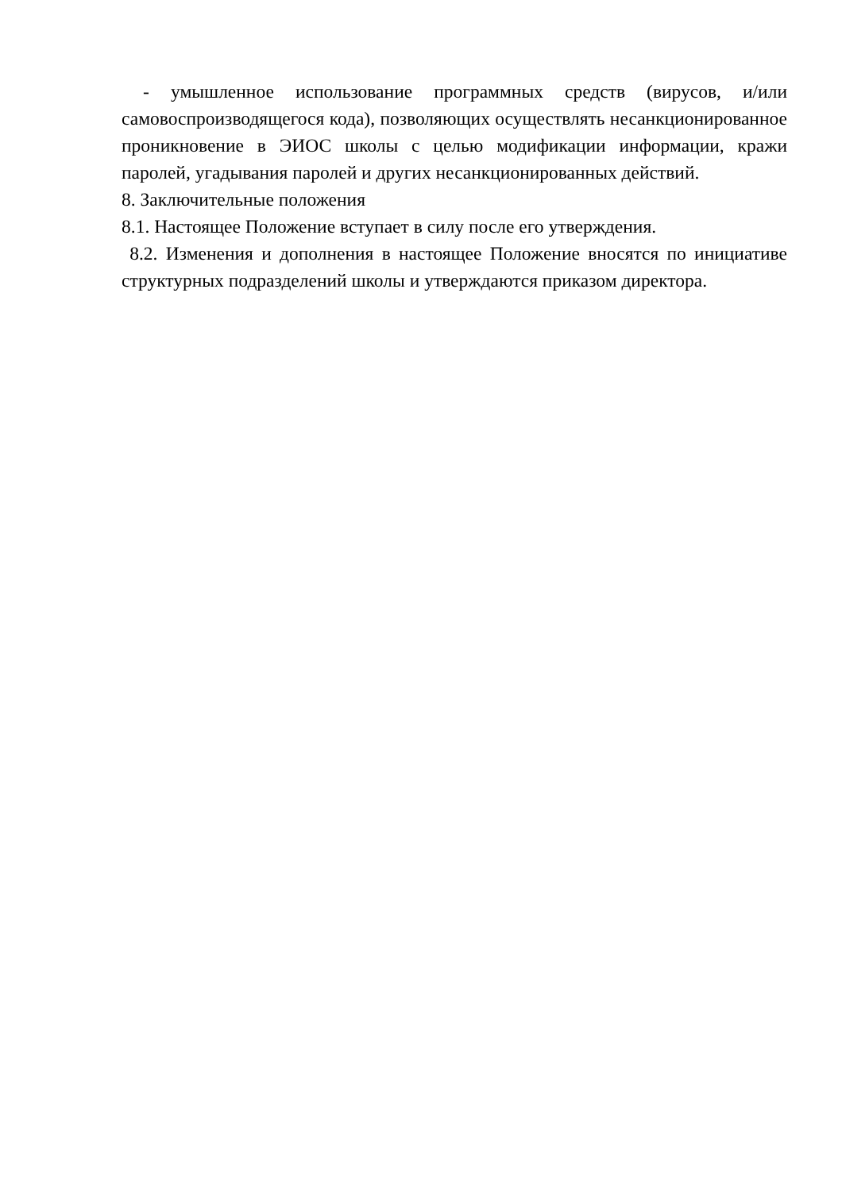- умышленное использование программных средств (вирусов, и/или самовоспроизводящегося кода), позволяющих осуществлять несанкционированное проникновение в ЭИОС школы с целью модификации информации, кражи паролей, угадывания паролей и других несанкционированных действий.
8. Заключительные положения
8.1. Настоящее Положение вступает в силу после его утверждения.
8.2. Изменения и дополнения в настоящее Положение вносятся по инициативе структурных подразделений школы и утверждаются приказом директора.